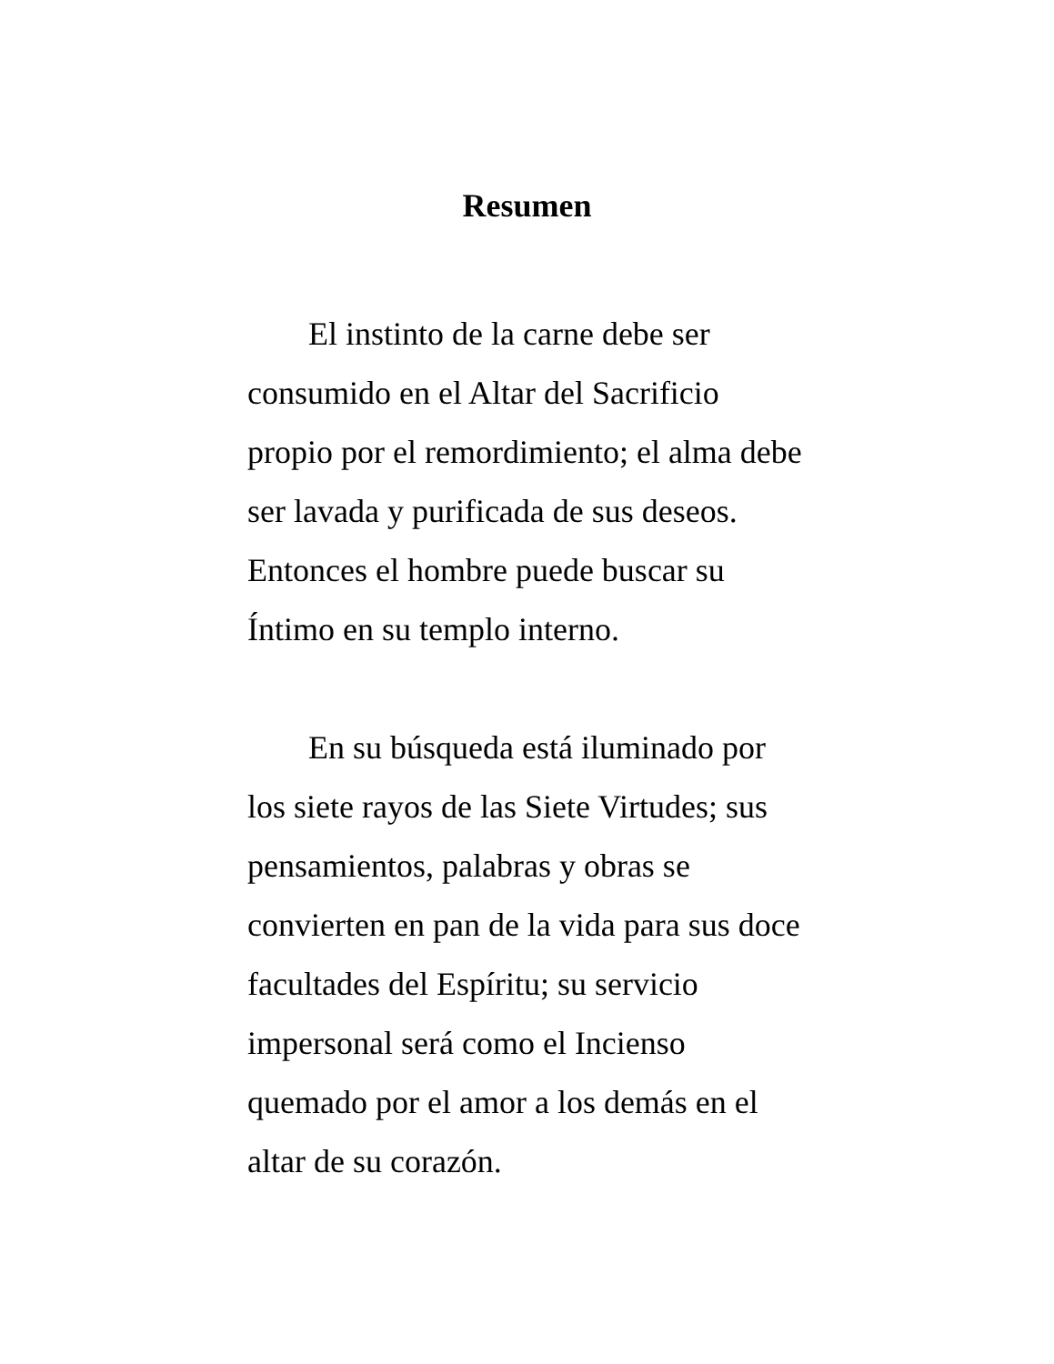Resumen
El instinto de la carne debe ser consumido en el Altar del Sacrificio propio por el remordimiento; el alma debe ser lavada y purificada de sus deseos. Entonces el hombre puede buscar su Íntimo en su templo interno.
En su búsqueda está iluminado por los siete rayos de las Siete Virtudes; sus pensamientos, palabras y obras se convierten en pan de la vida para sus doce facultades del Espíritu; su servicio impersonal será como el Incienso quemado por el amor a los demás en el altar de su corazón.